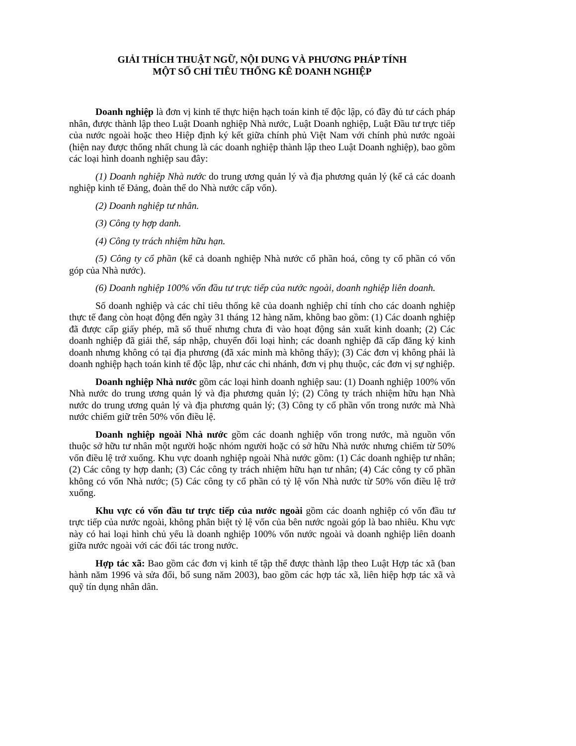GIẢI THÍCH THUẬT NGỮ, NỘI DUNG VÀ PHƯƠNG PHÁP TÍNH
MỘT SỐ CHỈ TIÊU THỐNG KÊ DOANH NGHIỆP
Doanh nghiệp là đơn vị kinh tế thực hiện hạch toán kinh tế độc lập, có đầy đủ tư cách pháp nhân, được thành lập theo Luật Doanh nghiệp Nhà nước, Luật Doanh nghiệp, Luật Đầu tư trực tiếp của nước ngoài hoặc theo Hiệp định ký kết giữa chính phủ Việt Nam với chính phủ nước ngoài (hiện nay được thống nhất chung là các doanh nghiệp thành lập theo Luật Doanh nghiệp), bao gồm các loại hình doanh nghiệp sau đây:
(1) Doanh nghiệp Nhà nước do trung ương quản lý và địa phương quản lý (kể cả các doanh nghiệp kinh tế Đảng, đoàn thể do Nhà nước cấp vốn).
(2) Doanh nghiệp tư nhân.
(3) Công ty hợp danh.
(4) Công ty trách nhiệm hữu hạn.
(5) Công ty cổ phần (kể cả doanh nghiệp Nhà nước cổ phần hoá, công ty cổ phần có vốn góp của Nhà nước).
(6) Doanh nghiệp 100% vốn đầu tư trực tiếp của nước ngoài, doanh nghiệp liên doanh.
Số doanh nghiệp và các chỉ tiêu thống kê của doanh nghiệp chỉ tính cho các doanh nghiệp thực tế đang còn hoạt động đến ngày 31 tháng 12 hàng năm, không bao gồm: (1) Các doanh nghiệp đã được cấp giấy phép, mã số thuế nhưng chưa đi vào hoạt động sản xuất kinh doanh; (2) Các doanh nghiệp đã giải thể, sáp nhập, chuyển đổi loại hình; các doanh nghiệp đã cấp đăng ký kinh doanh nhưng không có tại địa phương (đã xác minh mà không thấy); (3) Các đơn vị không phải là doanh nghiệp hạch toán kinh tế độc lập, như các chi nhánh, đơn vị phụ thuộc, các đơn vị sự nghiệp.
Doanh nghiệp Nhà nước gồm các loại hình doanh nghiệp sau: (1) Doanh nghiệp 100% vốn Nhà nước do trung ương quản lý và địa phương quản lý; (2) Công ty trách nhiệm hữu hạn Nhà nước do trung ương quản lý và địa phương quản lý; (3) Công ty cổ phần vốn trong nước mà Nhà nước chiếm giữ trên 50% vốn điều lệ.
Doanh nghiệp ngoài Nhà nước gồm các doanh nghiệp vốn trong nước, mà nguồn vốn thuộc sở hữu tư nhân một người hoặc nhóm người hoặc có sở hữu Nhà nước nhưng chiếm từ 50% vốn điều lệ trở xuống. Khu vực doanh nghiệp ngoài Nhà nước gồm: (1) Các doanh nghiệp tư nhân; (2) Các công ty hợp danh; (3) Các công ty trách nhiệm hữu hạn tư nhân; (4) Các công ty cổ phần không có vốn Nhà nước; (5) Các công ty cổ phần có tỷ lệ vốn Nhà nước từ 50% vốn điều lệ trở xuống.
Khu vực có vốn đầu tư trực tiếp của nước ngoài gồm các doanh nghiệp có vốn đầu tư trực tiếp của nước ngoài, không phân biệt tỷ lệ vốn của bên nước ngoài góp là bao nhiêu. Khu vực này có hai loại hình chủ yếu là doanh nghiệp 100% vốn nước ngoài và doanh nghiệp liên doanh giữa nước ngoài với các đối tác trong nước.
Hợp tác xã: Bao gồm các đơn vị kinh tế tập thể được thành lập theo Luật Hợp tác xã (ban hành năm 1996 và sửa đổi, bổ sung năm 2003), bao gồm các hợp tác xã, liên hiệp hợp tác xã và quỹ tín dụng nhân dân.